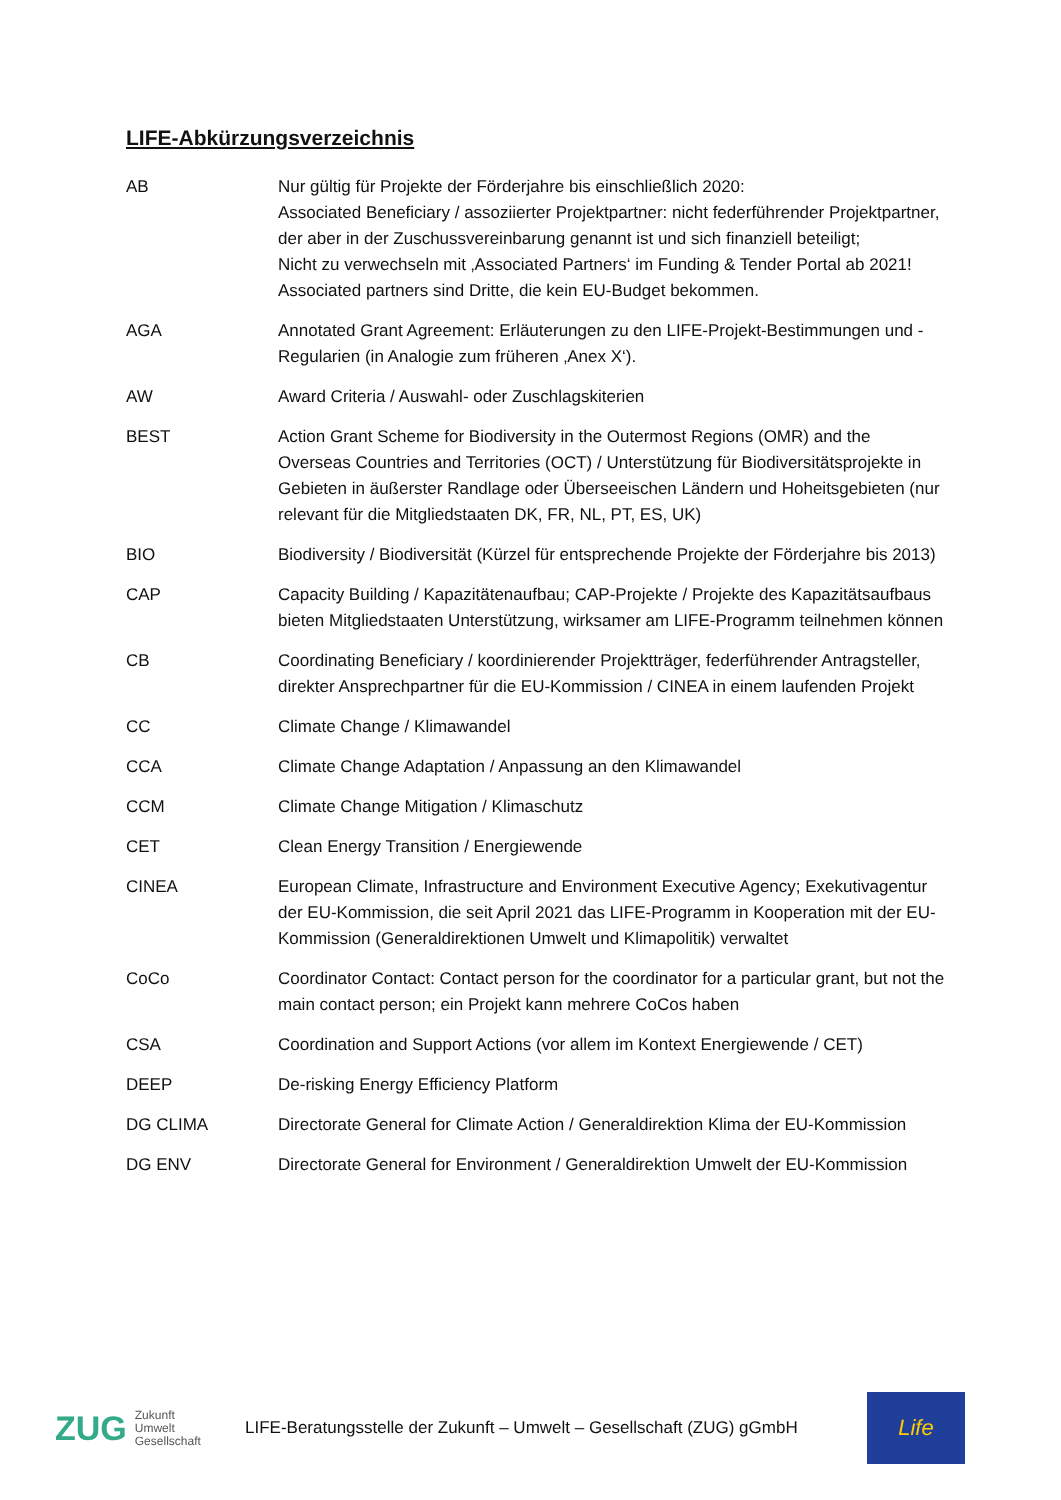LIFE-Abkürzungsverzeichnis
| AB | Nur gültig für Projekte der Förderjahre bis einschließlich 2020: Associated Beneficiary / assoziierter Projektpartner: nicht federführender Projektpartner, der aber in der Zuschussvereinbarung genannt ist und sich finanziell beteiligt; Nicht zu verwechseln mit ‚Associated Partners‘ im Funding & Tender Portal ab 2021! Associated partners sind Dritte, die kein EU-Budget bekommen. |
| AGA | Annotated Grant Agreement: Erläuterungen zu den LIFE-Projekt-Bestimmungen und -Regularien (in Analogie zum früheren ‚Anex X‘). |
| AW | Award Criteria / Auswahl- oder Zuschlagskiterien |
| BEST | Action Grant Scheme for Biodiversity in the Outermost Regions (OMR) and the Overseas Countries and Territories (OCT) / Unterstützung für Biodiversitätsprojekte in Gebieten in äußerster Randlage oder Überseeischen Ländern und Hoheitsgebieten (nur relevant für die Mitgliedstaaten DK, FR, NL, PT, ES, UK) |
| BIO | Biodiversity / Biodiversität (Kürzel für entsprechende Projekte der Förderjahre bis 2013) |
| CAP | Capacity Building / Kapazitätenaufbau; CAP-Projekte / Projekte des Kapazitätsaufbaus bieten Mitgliedstaaten Unterstützung, wirksamer am LIFE-Programm teilnehmen können |
| CB | Coordinating Beneficiary / koordinierender Projektträger, federführender Antragsteller, direkter Ansprechpartner für die EU-Kommission / CINEA in einem laufenden Projekt |
| CC | Climate Change / Klimawandel |
| CCA | Climate Change Adaptation / Anpassung an den Klimawandel |
| CCM | Climate Change Mitigation / Klimaschutz |
| CET | Clean Energy Transition / Energiewende |
| CINEA | European Climate, Infrastructure and Environment Executive Agency; Exekutivagentur der EU-Kommission, die seit April 2021 das LIFE-Programm in Kooperation mit der EU-Kommission (Generaldirektionen Umwelt und Klimapolitik) verwaltet |
| CoCo | Coordinator Contact: Contact person for the coordinator for a particular grant, but not the main contact person; ein Projekt kann mehrere CoCos haben |
| CSA | Coordination and Support Actions (vor allem im Kontext Energiewende / CET) |
| DEEP | De-risking Energy Efficiency Platform |
| DG CLIMA | Directorate General for Climate Action / Generaldirektion Klima der EU-Kommission |
| DG ENV | Directorate General for Environment / Generaldirektion Umwelt der EU-Kommission |
ZUG Zukunft
Umwelt
Gesellschaft
LIFE-Beratungsstelle der Zukunft – Umwelt – Gesellschaft (ZUG) gGmbH
Life